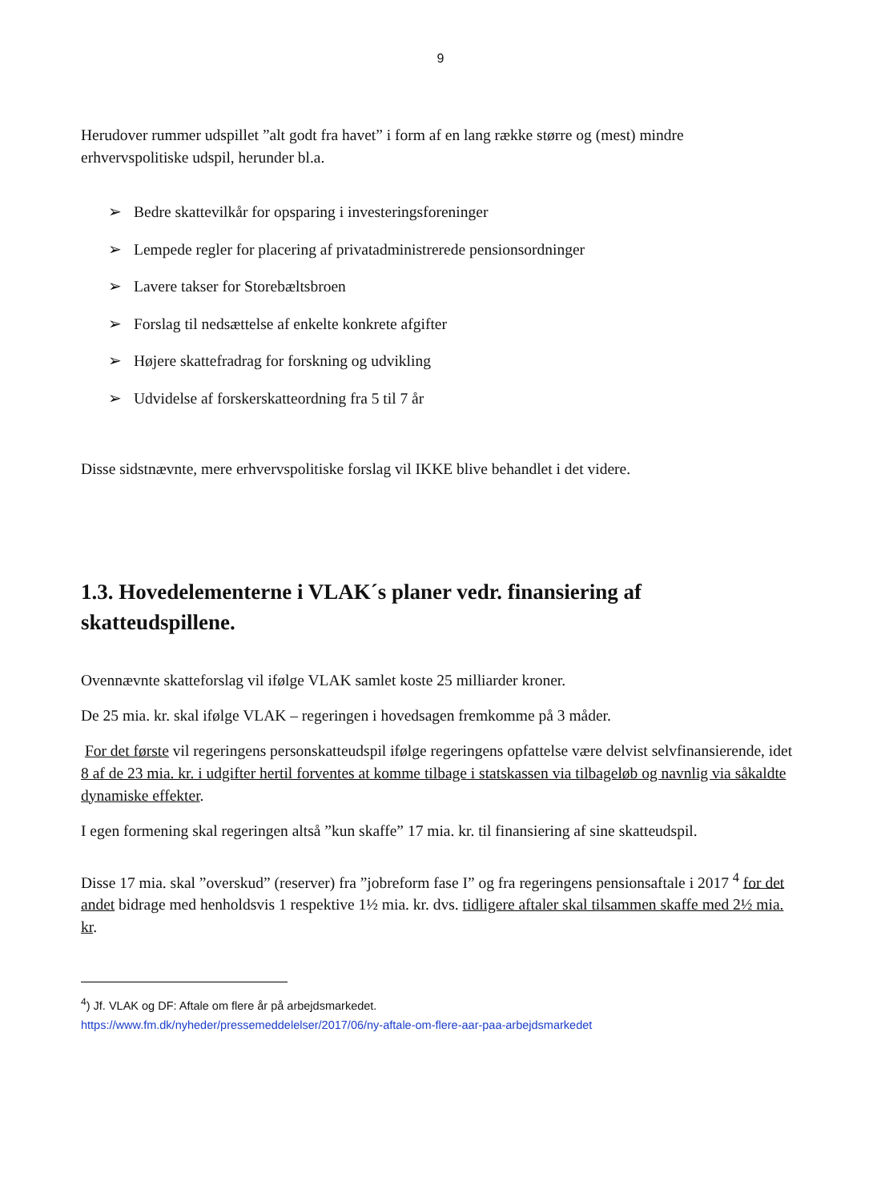9
Herudover rummer udspillet ”alt godt fra havet” i form af en lang række større og (mest) mindre erhvervspolitiske udspil, herunder bl.a.
➢ Bedre skattevilkår for opsparing i investeringsforeninger
➢ Lempede regler for placering af privatadministrerede pensionsordninger
➢ Lavere takser for Storebæltsbroen
➢ Forslag til nedsættelse af enkelte konkrete afgifter
➢ Højere skattefradrag for forskning og udvikling
➢ Udvidelse af forskerskatteordning fra 5 til 7 år
Disse sidstnævnte, mere erhvervspolitiske forslag vil IKKE blive behandlet i det videre.
1.3. Hovedelementerne i VLAK´s planer vedr. finansiering af skatteudspillene.
Ovennævnte skatteforslag vil ifølge VLAK samlet koste 25 milliarder kroner.
De 25 mia. kr. skal ifølge VLAK – regeringen i hovedsagen fremkomme på 3 måder.
For det første vil regeringens personskatteudspil ifølge regeringens opfattelse være delvist selvfinansierende, idet 8 af de 23 mia. kr. i udgifter hertil forventes at komme tilbage i statskassen via tilbageløb og navnlig via såkaldte dynamiske effekter.
I egen formening skal regeringen altså ”kun skaffe” 17 mia. kr. til finansiering af sine skatteudspil.
Disse 17 mia. skal ”overskud” (reserver) fra ”jobreform fase I” og fra regeringens pensionsaftale i 2017 <sup>4</sup> for det andet bidrage med henholdsvis 1 respektive 1½ mia. kr. dvs. tidligere aftaler skal tilsammen skaffe med 2½ mia. kr.
<sup>4</sup>) Jf. VLAK og DF: Aftale om flere år på arbejdsmarkedet.
https://www.fm.dk/nyheder/pressemeddelelser/2017/06/ny-aftale-om-flere-aar-paa-arbejdsmarkedet